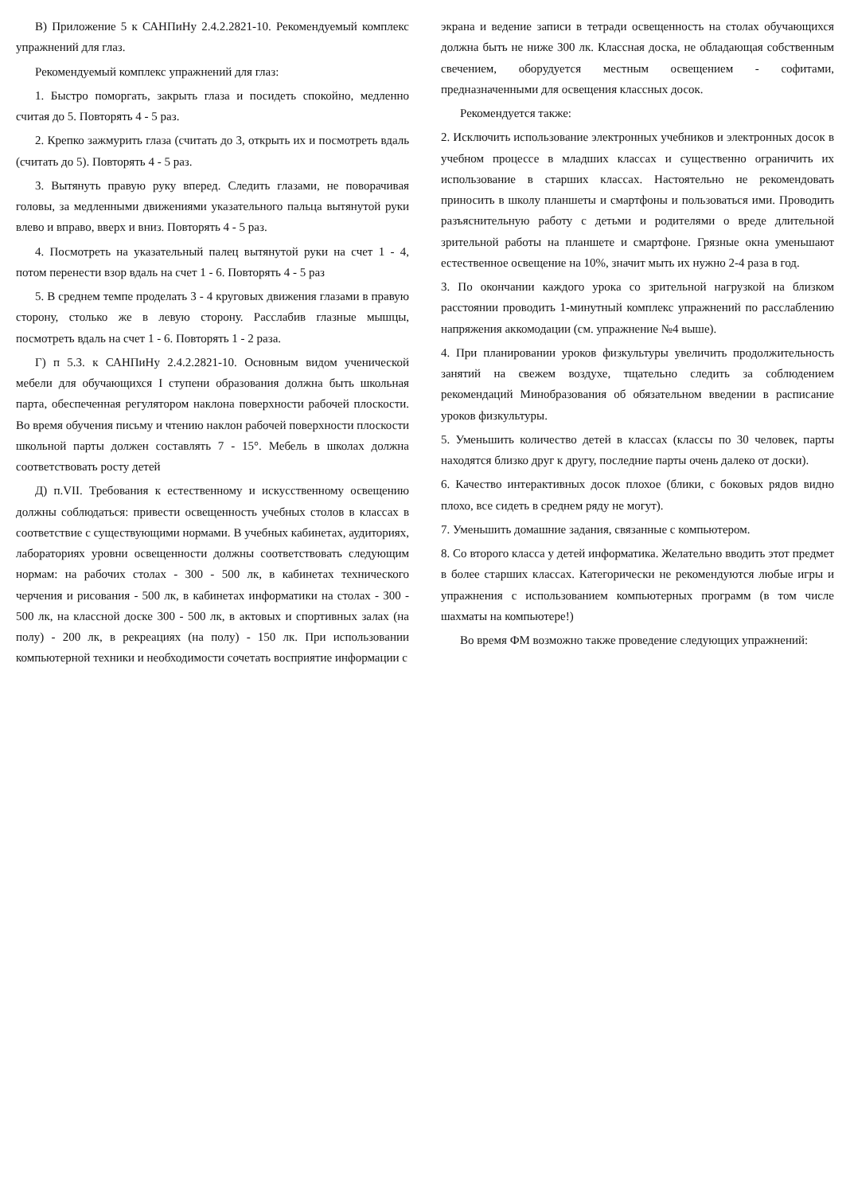В) Приложение 5 к САНПиНу 2.4.2.2821-10. Рекомендуемый комплекс упражнений для глаз.
Рекомендуемый комплекс упражнений для глаз:
1. Быстро поморгать, закрыть глаза и посидеть спокойно, медленно считая до 5. Повторять 4 - 5 раз.
2. Крепко зажмурить глаза (считать до 3, открыть их и посмотреть вдаль (считать до 5). Повторять 4 - 5 раз.
3. Вытянуть правую руку вперед. Следить глазами, не поворачивая головы, за медленными движениями указательного пальца вытянутой руки влево и вправо, вверх и вниз. Повторять 4 - 5 раз.
4. Посмотреть на указательный палец вытянутой руки на счет 1 - 4, потом перенести взор вдаль на счет 1 - 6. Повторять 4 - 5 раз
5. В среднем темпе проделать 3 - 4 круговых движения глазами в правую сторону, столько же в левую сторону. Расслабив глазные мышцы, посмотреть вдаль на счет 1 - 6. Повторять 1 - 2 раза.
Г) п 5.3. к САНПиНу 2.4.2.2821-10. Основным видом ученической мебели для обучающихся I ступени образования должна быть школьная парта, обеспеченная регулятором наклона поверхности рабочей плоскости. Во время обучения письму и чтению наклон рабочей поверхности плоскости школьной парты должен составлять 7 - 15°. Мебель в школах должна соответствовать росту детей
Д) п.VII. Требования к естественному и искусственному освещению должны соблюдаться: привести освещенность учебных столов в классах в соответствие с существующими нормами. В учебных кабинетах, аудиториях, лабораториях уровни освещенности должны соответствовать следующим нормам: на рабочих столах - 300 - 500 лк, в кабинетах технического черчения и рисования - 500 лк, в кабинетах информатики на столах - 300 - 500 лк, на классной доске 300 - 500 лк, в актовых и спортивных залах (на полу) - 200 лк, в рекреациях (на полу) - 150 лк. При использовании компьютерной техники и необходимости сочетать восприятие информации с
экрана и ведение записи в тетради освещенность на столах обучающихся должна быть не ниже 300 лк. Классная доска, не обладающая собственным свечением, оборудуется местным освещением - софитами, предназначенными для освещения классных досок.
Рекомендуется также:
2. Исключить использование электронных учебников и электронных досок в учебном процессе в младших классах и существенно ограничить их использование в старших классах. Настоятельно не рекомендовать приносить в школу планшеты и смартфоны и пользоваться ими. Проводить разъяснительную работу с детьми и родителями о вреде длительной зрительной работы на планшете и смартфоне. Грязные окна уменьшают естественное освещение на 10%, значит мыть их нужно 2-4 раза в год.
3. По окончании каждого урока со зрительной нагрузкой на близком расстоянии проводить 1-минутный комплекс упражнений по расслаблению напряжения аккомодации (см. упражнение №4 выше).
4. При планировании уроков физкультуры увеличить продолжительность занятий на свежем воздухе, тщательно следить за соблюдением рекомендаций Минобразования об обязательном введении в расписание уроков физкультуры.
5. Уменьшить количество детей в классах (классы по 30 человек, парты находятся близко друг к другу, последние парты очень далеко от доски).
6. Качество интерактивных досок плохое (блики, с боковых рядов видно плохо, все сидеть в среднем ряду не могут).
7. Уменьшить домашние задания, связанные с компьютером.
8. Со второго класса у детей информатика. Желательно вводить этот предмет в более старших классах. Категорически не рекомендуются любые игры и упражнения с использованием компьютерных программ (в том числе шахматы на компьютере!)
Во время ФМ возможно также проведение следующих упражнений: